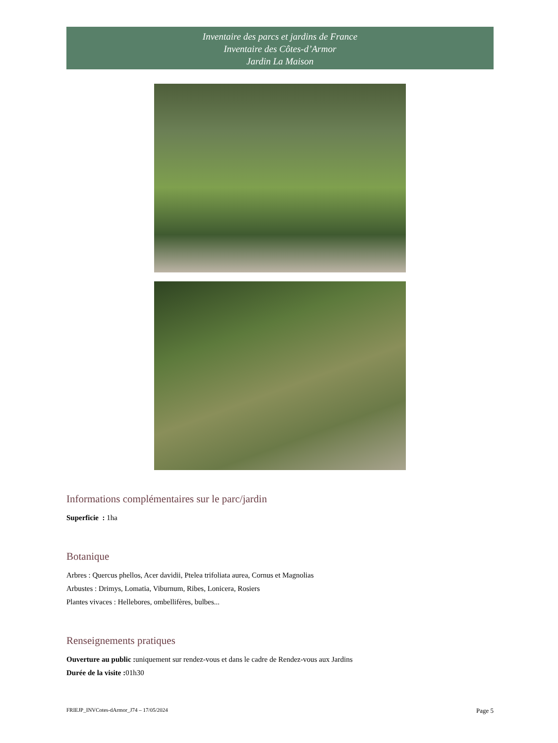Inventaire des parcs et jardins de France
Inventaire des Côtes-d’Armor
Jardin La Maison
Informations complémentaires sur le parc/jardin
Superficie : 1ha
Botanique
Arbres : Quercus phellos, Acer davidii, Ptelea trifoliata aurea, Cornus et Magnolias
Arbustes : Drimys, Lomatia, Viburnum, Ribes, Lonicera, Rosiers
Plantes vivaces : Hellebores, ombellifères, bulbes...
Renseignements pratiques
Ouverture au public : uniquement sur rendez-vous et dans le cadre de Rendez-vous aux Jardins
Durée de la visite : 01h30
FRIEJP_INVCotes-dArmor_J74 – 17/05/2024 Page 5